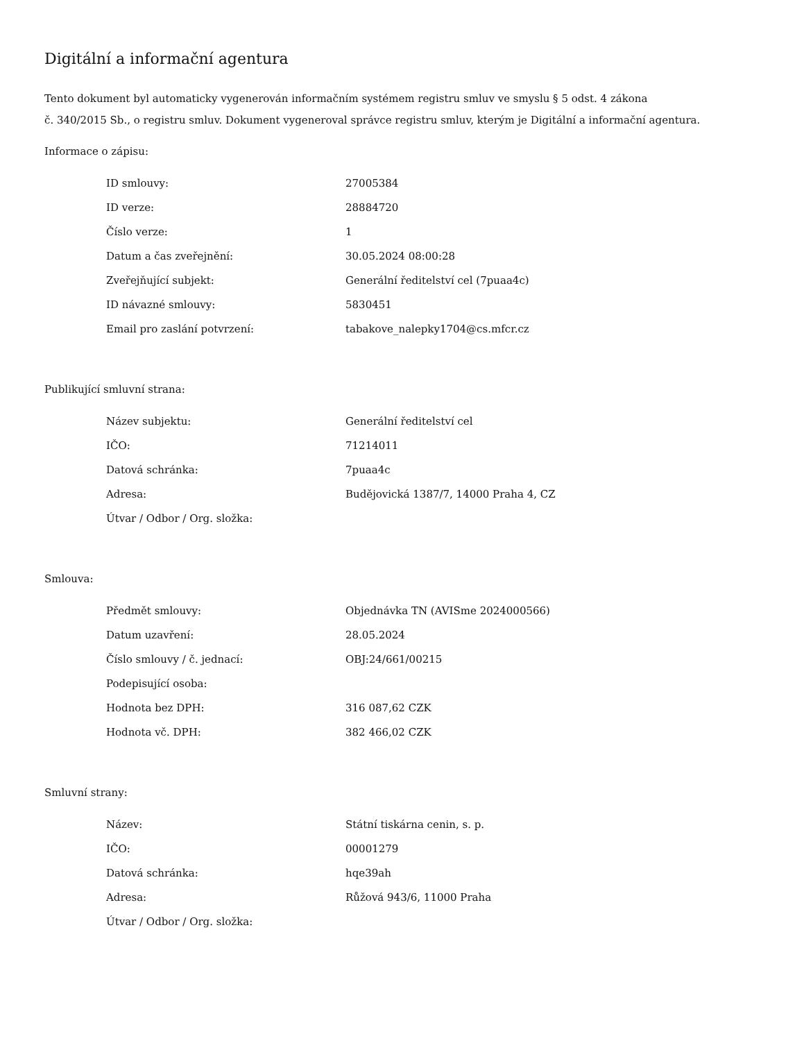Digitální a informační agentura
Tento dokument byl automaticky vygenerován informačním systémem registru smluv ve smyslu § 5 odst. 4 zákona
č. 340/2015 Sb., o registru smluv. Dokument vygeneroval správce registru smluv, kterým je Digitální a informační agentura.
Informace o zápisu:
| ID smlouvy: | 27005384 |
| ID verze: | 28884720 |
| Číslo verze: | 1 |
| Datum a čas zveřejnění: | 30.05.2024 08:00:28 |
| Zveřejňující subjekt: | Generální ředitelství cel (7puaa4c) |
| ID návazné smlouvy: | 5830451 |
| Email pro zaslání potvrzení: | tabakove_nalepky1704@cs.mfcr.cz |
Publikující smluvní strana:
| Název subjektu: | Generální ředitelství cel |
| IČO: | 71214011 |
| Datová schránka: | 7puaa4c |
| Adresa: | Budějovická 1387/7, 14000 Praha 4, CZ |
| Útvar / Odbor / Org. složka: | |
Smlouva:
| Předmět smlouvy: | Objednávka TN (AVISme 2024000566) |
| Datum uzavření: | 28.05.2024 |
| Číslo smlouvy / č. jednací: | OBJ:24/661/00215 |
| Podepisující osoba: | |
| Hodnota bez DPH: | 316 087,62 CZK |
| Hodnota vč. DPH: | 382 466,02 CZK |
Smluvní strany:
| Název: | Státní tiskárna cenin, s. p. |
| IČO: | 00001279 |
| Datová schránka: | hqe39ah |
| Adresa: | Růžová 943/6, 11000 Praha |
| Útvar / Odbor / Org. složka: | |